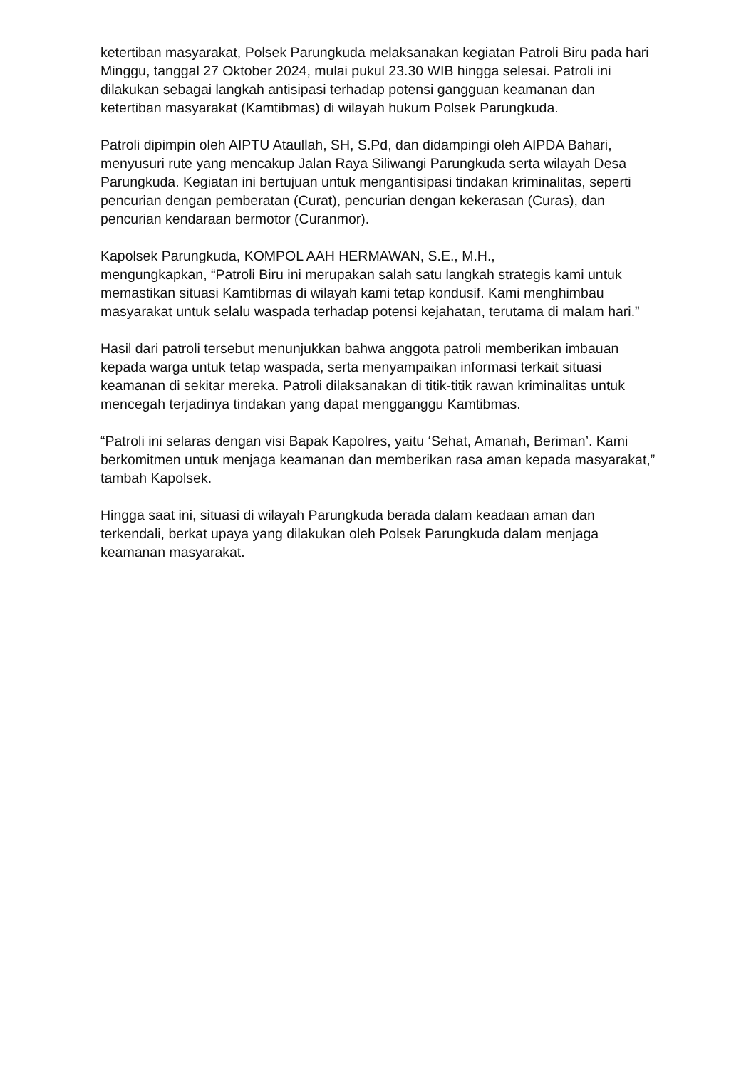ketertiban masyarakat, Polsek Parungkuda melaksanakan kegiatan Patroli Biru pada hari Minggu, tanggal 27 Oktober 2024, mulai pukul 23.30 WIB hingga selesai. Patroli ini dilakukan sebagai langkah antisipasi terhadap potensi gangguan keamanan dan ketertiban masyarakat (Kamtibmas) di wilayah hukum Polsek Parungkuda.
Patroli dipimpin oleh AIPTU Ataullah, SH, S.Pd, dan didampingi oleh AIPDA Bahari, menyusuri rute yang mencakup Jalan Raya Siliwangi Parungkuda serta wilayah Desa Parungkuda. Kegiatan ini bertujuan untuk mengantisipasi tindakan kriminalitas, seperti pencurian dengan pemberatan (Curat), pencurian dengan kekerasan (Curas), dan pencurian kendaraan bermotor (Curanmor).
Kapolsek Parungkuda, KOMPOL AAH HERMAWAN, S.E., M.H.,
mengungkapkan, “Patroli Biru ini merupakan salah satu langkah strategis kami untuk memastikan situasi Kamtibmas di wilayah kami tetap kondusif. Kami menghimbau masyarakat untuk selalu waspada terhadap potensi kejahatan, terutama di malam hari.”
Hasil dari patroli tersebut menunjukkan bahwa anggota patroli memberikan imbauan kepada warga untuk tetap waspada, serta menyampaikan informasi terkait situasi keamanan di sekitar mereka. Patroli dilaksanakan di titik-titik rawan kriminalitas untuk mencegah terjadinya tindakan yang dapat mengganggu Kamtibmas.
“Patroli ini selaras dengan visi Bapak Kapolres, yaitu ‘Sehat, Amanah, Beriman’. Kami berkomitmen untuk menjaga keamanan dan memberikan rasa aman kepada masyarakat,” tambah Kapolsek.
Hingga saat ini, situasi di wilayah Parungkuda berada dalam keadaan aman dan terkendali, berkat upaya yang dilakukan oleh Polsek Parungkuda dalam menjaga keamanan masyarakat.